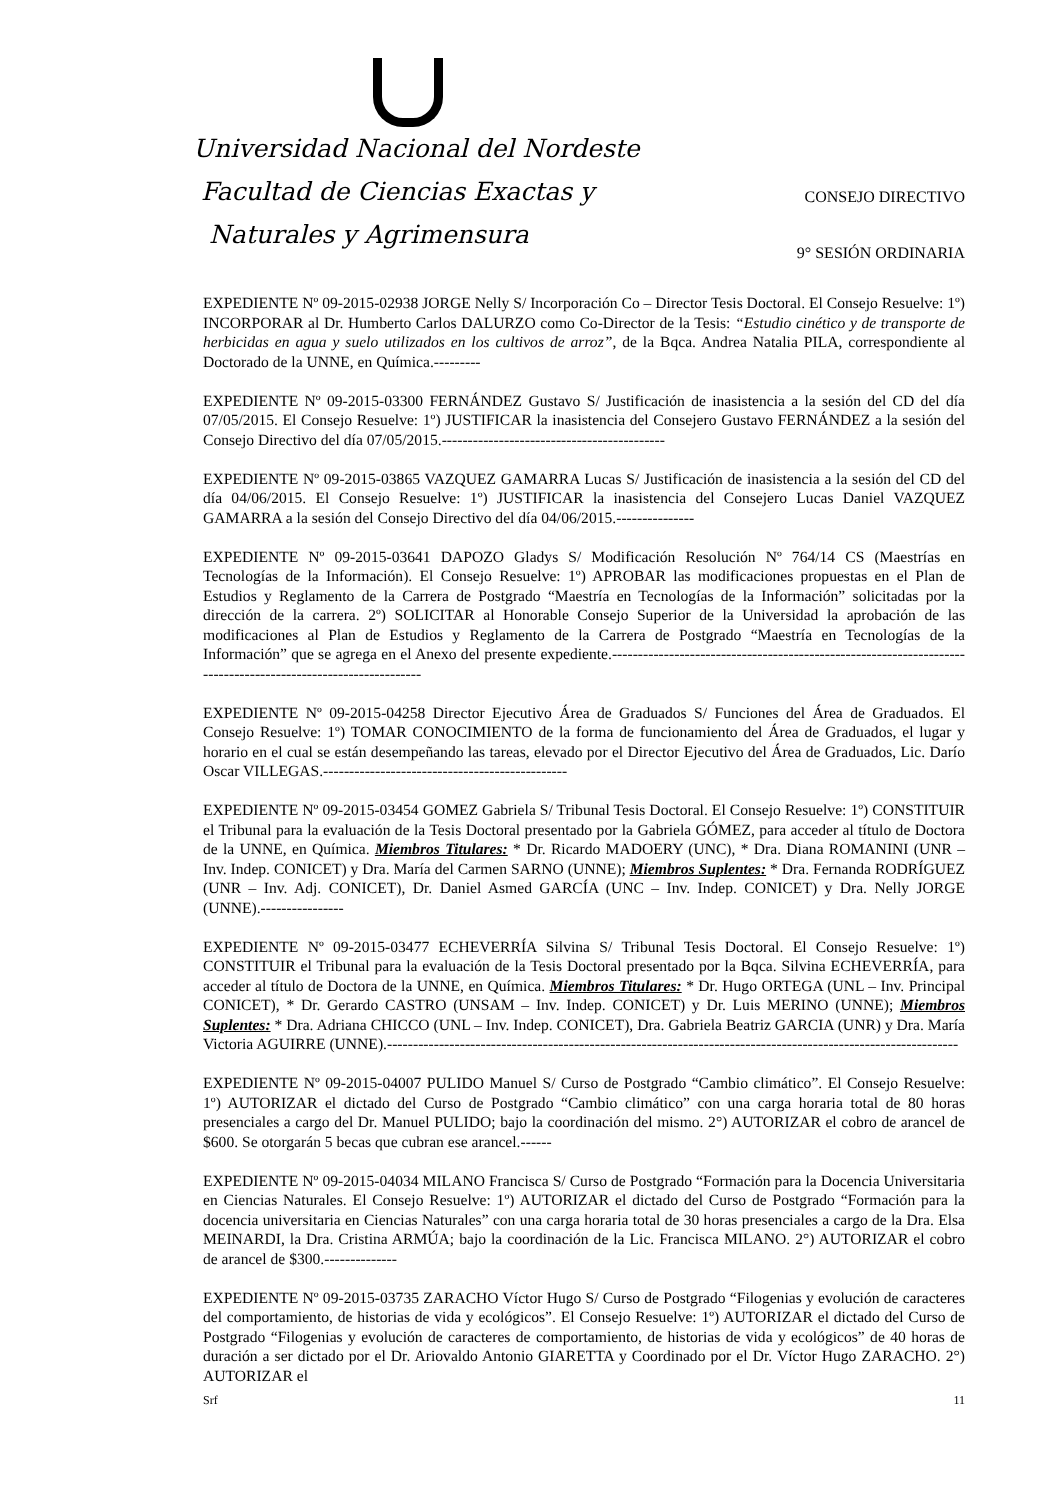Universidad Nacional del Nordeste
Facultad de Ciencias Exactas y
Naturales y Agrimensura
CONSEJO DIRECTIVO
9° SESIÓN ORDINARIA
EXPEDIENTE Nº 09-2015-02938 JORGE Nelly S/ Incorporación Co – Director Tesis Doctoral. El Consejo Resuelve: 1º) INCORPORAR al Dr. Humberto Carlos DALURZO como Co-Director de la Tesis: “Estudio cinético y de transporte de herbicidas en agua y suelo utilizados en los cultivos de arroz”, de la Bqca. Andrea Natalia PILA, correspondiente al Doctorado de la UNNE, en Química.---------
EXPEDIENTE Nº 09-2015-03300 FERNÁNDEZ Gustavo S/ Justificación de inasistencia a la sesión del CD del día 07/05/2015. El Consejo Resuelve: 1º) JUSTIFICAR la inasistencia del Consejero Gustavo FERNÁNDEZ a la sesión del Consejo Directivo del día 07/05/2015.-------------------------------------------
EXPEDIENTE Nº 09-2015-03865 VAZQUEZ GAMARRA Lucas S/ Justificación de inasistencia a la sesión del CD del día 04/06/2015. El Consejo Resuelve: 1º) JUSTIFICAR la inasistencia del Consejero Lucas Daniel VAZQUEZ GAMARRA a la sesión del Consejo Directivo del día 04/06/2015.---------------
EXPEDIENTE Nº 09-2015-03641 DAPOZO Gladys S/ Modificación Resolución Nº 764/14 CS (Maestrías en Tecnologías de la Información). El Consejo Resuelve: 1º) APROBAR las modificaciones propuestas en el Plan de Estudios y Reglamento de la Carrera de Postgrado “Maestría en Tecnologías de la Información” solicitadas por la dirección de la carrera. 2º) SOLICITAR al Honorable Consejo Superior de la Universidad la aprobación de las modificaciones al Plan de Estudios y Reglamento de la Carrera de Postgrado “Maestría en Tecnologías de la Información” que se agrega en el Anexo del presente expediente.--------------------------------------------------------------------------------------------------------------
EXPEDIENTE Nº 09-2015-04258 Director Ejecutivo Área de Graduados S/ Funciones del Área de Graduados. El Consejo Resuelve: 1º) TOMAR CONOCIMIENTO de la forma de funcionamiento del Área de Graduados, el lugar y horario en el cual se están desempeñando las tareas, elevado por el Director Ejecutivo del Área de Graduados, Lic. Darío Oscar VILLEGAS.-----------------------------------------------
EXPEDIENTE Nº 09-2015-03454 GOMEZ Gabriela S/ Tribunal Tesis Doctoral. El Consejo Resuelve: 1º) CONSTITUIR el Tribunal para la evaluación de la Tesis Doctoral presentado por la Gabriela GÓMEZ, para acceder al título de Doctora de la UNNE, en Química. Miembros Titulares: * Dr. Ricardo MADOERY (UNC), * Dra. Diana ROMANINI (UNR – Inv. Indep. CONICET) y Dra. María del Carmen SARNO (UNNE); Miembros Suplentes: * Dra. Fernanda RODRÍGUEZ (UNR – Inv. Adj. CONICET), Dr. Daniel Asmed GARCÍA (UNC – Inv. Indep. CONICET) y Dra. Nelly JORGE (UNNE).----------------
EXPEDIENTE Nº 09-2015-03477 ECHEVERRÍA Silvina S/ Tribunal Tesis Doctoral. El Consejo Resuelve: 1º) CONSTITUIR el Tribunal para la evaluación de la Tesis Doctoral presentado por la Bqca. Silvina ECHEVERRÍA, para acceder al título de Doctora de la UNNE, en Química. Miembros Titulares: * Dr. Hugo ORTEGA (UNL – Inv. Principal CONICET), * Dr. Gerardo CASTRO (UNSAM – Inv. Indep. CONICET) y Dr. Luis MERINO (UNNE); Miembros Suplentes: * Dra. Adriana CHICCO (UNL – Inv. Indep. CONICET), Dra. Gabriela Beatriz GARCIA (UNR) y Dra. María Victoria AGUIRRE (UNNE).--------------------------------------------------------------------------------------------------------------
EXPEDIENTE Nº 09-2015-04007 PULIDO Manuel S/ Curso de Postgrado “Cambio climático”. El Consejo Resuelve: 1º) AUTORIZAR el dictado del Curso de Postgrado “Cambio climático” con una carga horaria total de 80 horas presenciales a cargo del Dr. Manuel PULIDO; bajo la coordinación del mismo. 2°) AUTORIZAR el cobro de arancel de $600. Se otorgarán 5 becas que cubran ese arancel.------
EXPEDIENTE Nº 09-2015-04034 MILANO Francisca S/ Curso de Postgrado “Formación para la Docencia Universitaria en Ciencias Naturales. El Consejo Resuelve: 1º) AUTORIZAR el dictado del Curso de Postgrado “Formación para la docencia universitaria en Ciencias Naturales” con una carga horaria total de 30 horas presenciales a cargo de la Dra. Elsa MEINARDI, la Dra. Cristina ARMÚA; bajo la coordinación de la Lic. Francisca MILANO. 2°) AUTORIZAR el cobro de arancel de $300.--------------
EXPEDIENTE Nº 09-2015-03735 ZARACHO Víctor Hugo S/ Curso de Postgrado “Filogenias y evolución de caracteres del comportamiento, de historias de vida y ecológicos”. El Consejo Resuelve: 1º) AUTORIZAR el dictado del Curso de Postgrado “Filogenias y evolución de caracteres de comportamiento, de historias de vida y ecológicos” de 40 horas de duración a ser dictado por el Dr. Ariovaldo Antonio GIARETTA y Coordinado por el Dr. Víctor Hugo ZARACHO. 2°) AUTORIZAR el
Srf 11